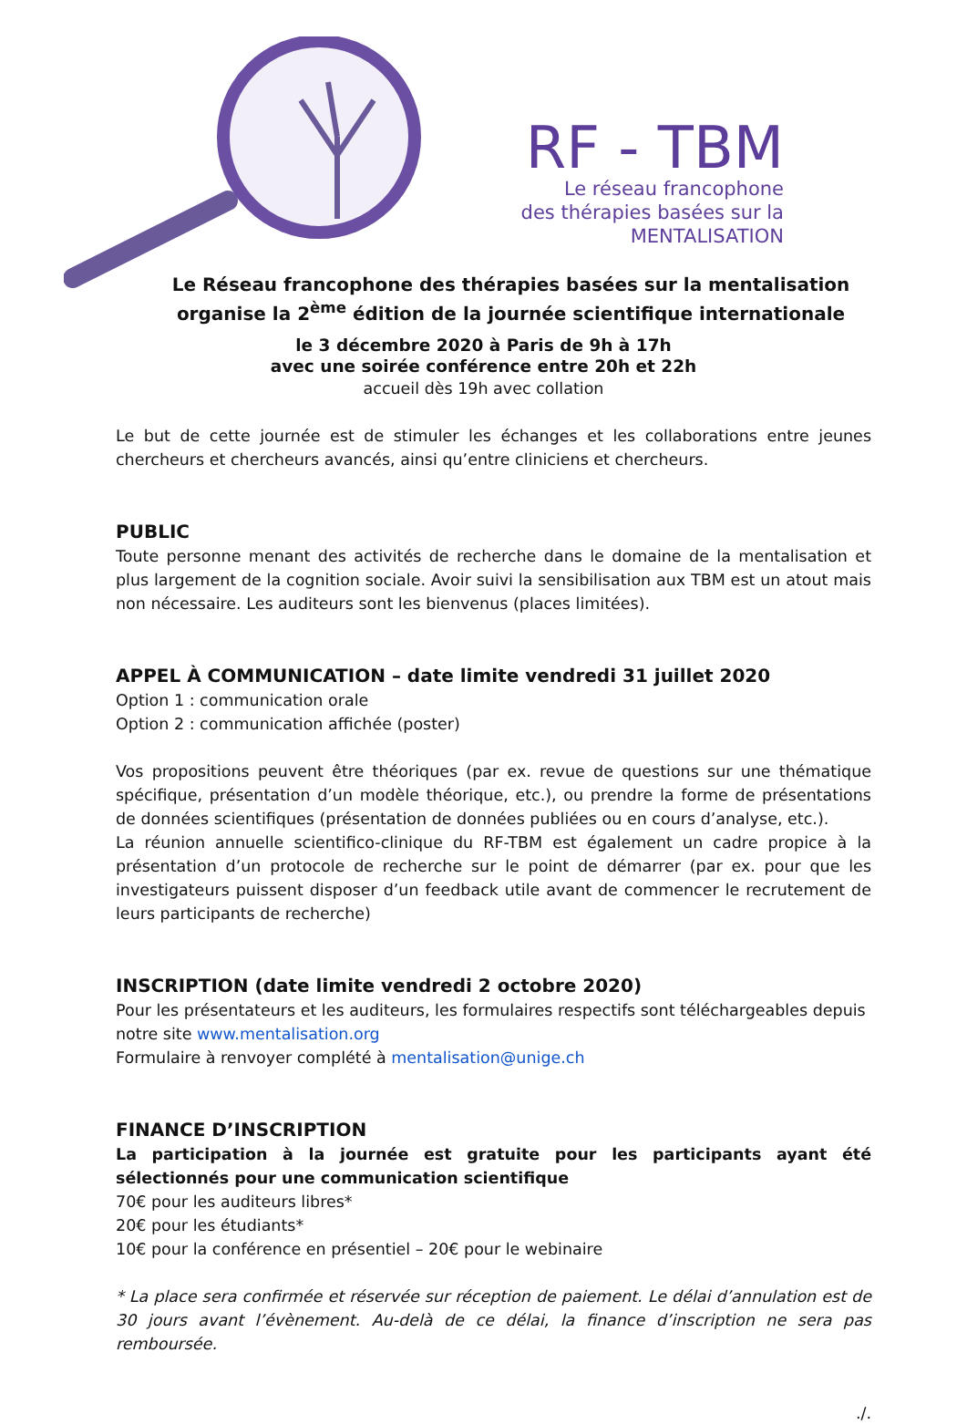RF - TBM
Le réseau francophone
des thérapies basées sur la
MENTALISATION
Le Réseau francophone des thérapies basées sur la mentalisation
organise la 2<sup>ème</sup> édition de la journée scientifique internationale
le 3 décembre 2020 à Paris de 9h à 17h
avec une soirée conférence entre 20h et 22h
accueil dès 19h avec collation
Le but de cette journée est de stimuler les échanges et les collaborations entre jeunes chercheurs et chercheurs avancés, ainsi qu’entre cliniciens et chercheurs.
PUBLIC
Toute personne menant des activités de recherche dans le domaine de la mentalisation et plus largement de la cognition sociale. Avoir suivi la sensibilisation aux TBM est un atout mais non nécessaire. Les auditeurs sont les bienvenus (places limitées).
APPEL À COMMUNICATION – date limite vendredi 31 juillet 2020
Option 1 : communication orale
Option 2 : communication affichée (poster)
Vos propositions peuvent être théoriques (par ex. revue de questions sur une thématique spécifique, présentation d’un modèle théorique, etc.), ou prendre la forme de présentations de données scientifiques (présentation de données publiées ou en cours d’analyse, etc.).
La réunion annuelle scientifico-clinique du RF-TBM est également un cadre propice à la présentation d’un protocole de recherche sur le point de démarrer (par ex. pour que les investigateurs puissent disposer d’un feedback utile avant de commencer le recrutement de leurs participants de recherche)
INSCRIPTION (date limite vendredi 2 octobre 2020)
Pour les présentateurs et les auditeurs, les formulaires respectifs sont téléchargeables depuis notre site www.mentalisation.org
Formulaire à renvoyer complété à mentalisation@unige.ch
FINANCE D’INSCRIPTION
La participation à la journée est gratuite pour les participants ayant été sélectionnés pour une communication scientifique
70€ pour les auditeurs libres*
20€ pour les étudiants*
10€ pour la conférence en présentiel – 20€ pour le webinaire
* La place sera confirmée et réservée sur réception de paiement. Le délai d’annulation est de 30 jours avant l’évènement. Au-delà de ce délai, la finance d’inscription ne sera pas remboursée.
./.